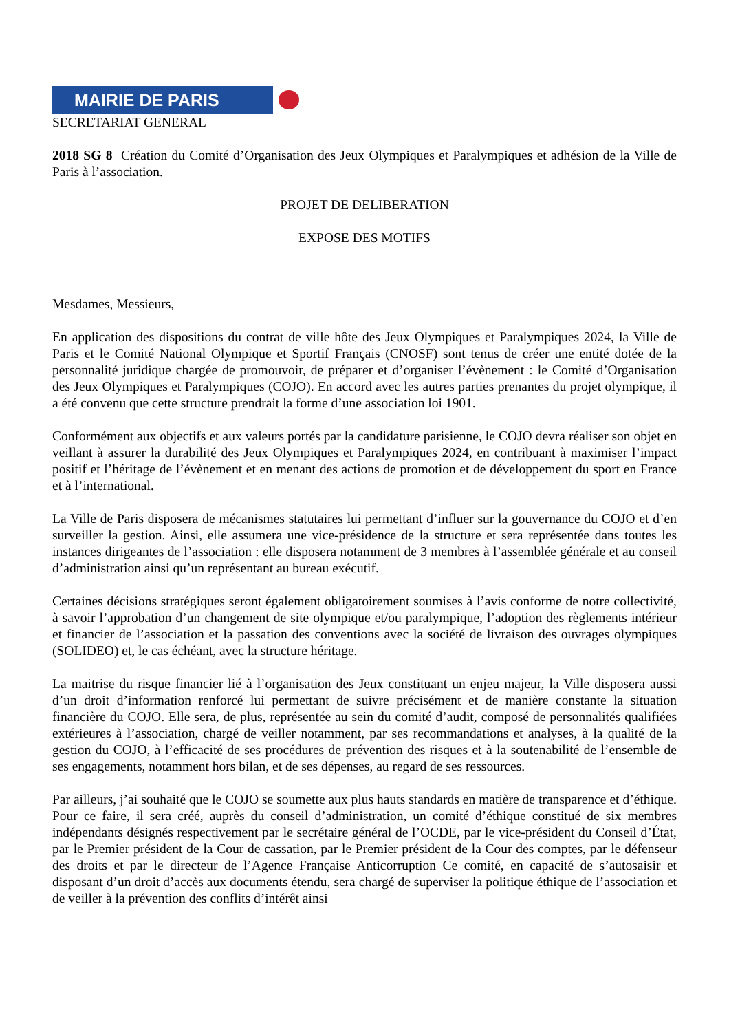MAIRIE DE PARIS
SECRETARIAT GENERAL
2018 SG 8 Création du Comité d’Organisation des Jeux Olympiques et Paralympiques et adhésion de la Ville de Paris à l’association.
PROJET DE DELIBERATION
EXPOSE DES MOTIFS
Mesdames, Messieurs,
En application des dispositions du contrat de ville hôte des Jeux Olympiques et Paralympiques 2024, la Ville de Paris et le Comité National Olympique et Sportif Français (CNOSF) sont tenus de créer une entité dotée de la personnalité juridique chargée de promouvoir, de préparer et d’organiser l’évènement : le Comité d’Organisation des Jeux Olympiques et Paralympiques (COJO). En accord avec les autres parties prenantes du projet olympique, il a été convenu que cette structure prendrait la forme d’une association loi 1901.
Conformément aux objectifs et aux valeurs portés par la candidature parisienne, le COJO devra réaliser son objet en veillant à assurer la durabilité des Jeux Olympiques et Paralympiques 2024, en contribuant à maximiser l’impact positif et l’héritage de l’évènement et en menant des actions de promotion et de développement du sport en France et à l’international.
La Ville de Paris disposera de mécanismes statutaires lui permettant d’influer sur la gouvernance du COJO et d’en surveiller la gestion. Ainsi, elle assumera une vice-présidence de la structure et sera représentée dans toutes les instances dirigeantes de l’association : elle disposera notamment de 3 membres à l’assemblée générale et au conseil d’administration ainsi qu’un représentant au bureau exécutif.
Certaines décisions stratégiques seront également obligatoirement soumises à l’avis conforme de notre collectivité, à savoir l’approbation d’un changement de site olympique et/ou paralympique, l’adoption des règlements intérieur et financier de l’association et la passation des conventions avec la société de livraison des ouvrages olympiques (SOLIDEO) et, le cas échéant, avec la structure héritage.
La maitrise du risque financier lié à l’organisation des Jeux constituant un enjeu majeur, la Ville disposera aussi d’un droit d’information renforcé lui permettant de suivre précisément et de manière constante la situation financière du COJO. Elle sera, de plus, représentée au sein du comité d’audit, composé de personnalités qualifiées extérieures à l’association, chargé de veiller notamment, par ses recommandations et analyses, à la qualité de la gestion du COJO, à l’efficacité de ses procédures de prévention des risques et à la soutenabilité de l’ensemble de ses engagements, notamment hors bilan, et de ses dépenses, au regard de ses ressources.
Par ailleurs, j’ai souhaité que le COJO se soumette aux plus hauts standards en matière de transparence et d’éthique. Pour ce faire, il sera créé, auprès du conseil d’administration, un comité d’éthique constitué de six membres indépendants désignés respectivement par le secrétaire général de l’OCDE, par le vice-président du Conseil d’État, par le Premier président de la Cour de cassation, par le Premier président de la Cour des comptes, par le défenseur des droits et par le directeur de l’Agence Française Anticorruption Ce comité, en capacité de s’autosaisir et disposant d’un droit d’accès aux documents étendu, sera chargé de superviser la politique éthique de l’association et de veiller à la prévention des conflits d’intérêt ainsi